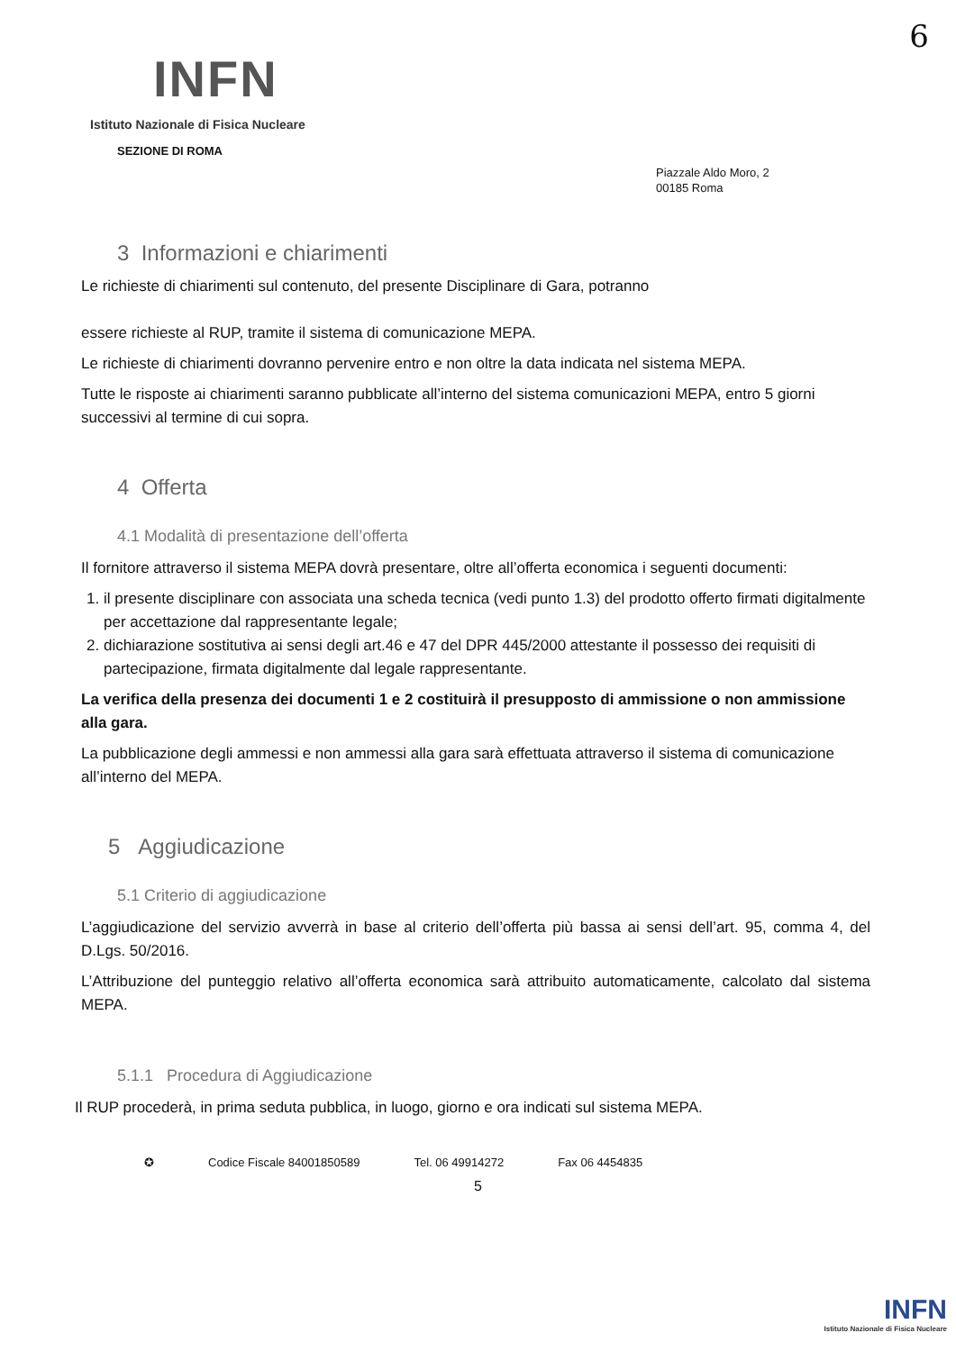6
INFN
Istituto Nazionale di Fisica Nucleare
SEZIONE DI ROMA
Piazzale Aldo Moro, 2
00185 Roma
3 Informazioni e chiarimenti
Le richieste di chiarimenti sul contenuto, del presente Disciplinare di Gara, potranno
essere richieste al RUP, tramite il sistema di comunicazione MEPA.
Le richieste di chiarimenti dovranno pervenire entro e non oltre la data indicata nel sistema MEPA.
Tutte le risposte ai chiarimenti saranno pubblicate all’interno del sistema comunicazioni MEPA, entro 5 giorni successivi al termine di cui sopra.
4 Offerta
4.1 Modalità di presentazione dell’offerta
Il fornitore attraverso il sistema MEPA dovrà presentare, oltre all’offerta economica i seguenti documenti:
1. il presente disciplinare con associata una scheda tecnica (vedi punto 1.3) del prodotto offerto firmati digitalmente per accettazione dal rappresentante legale;
2. dichiarazione sostitutiva ai sensi degli art.46 e 47 del DPR 445/2000 attestante il possesso dei requisiti di partecipazione, firmata digitalmente dal legale rappresentante.
La verifica della presenza dei documenti 1 e 2 costituirà il presupposto di ammissione o non ammissione alla gara.
La pubblicazione degli ammessi e non ammessi alla gara sarà effettuata attraverso il sistema di comunicazione all’interno del MEPA.
5 Aggiudicazione
5.1 Criterio di aggiudicazione
L’aggiudicazione del servizio avverrà in base al criterio dell’offerta più bassa ai sensi dell’art. 95, comma 4, del D.Lgs. 50/2016.
L’Attribuzione del punteggio relativo all’offerta economica sarà attribuito automaticamente, calcolato dal sistema MEPA.
5.1.1 Procedura di Aggiudicazione
Il RUP procederà, in prima seduta pubblica, in luogo, giorno e ora indicati sul sistema MEPA.
✪ Codice Fiscale 84001850589 Tel. 06 49914272 Fax 06 4454835
5
INFN
Istituto Nazionale di Fisica Nucleare